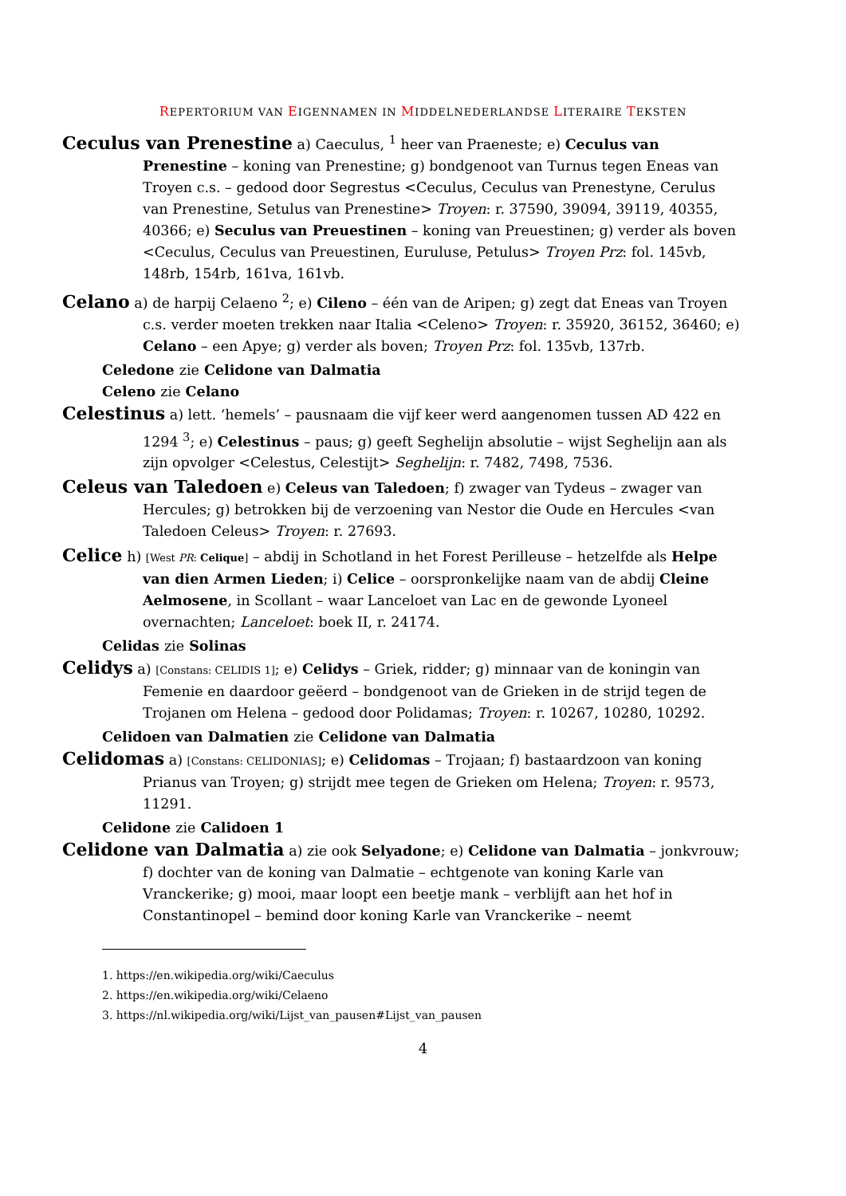REPERTORIUM VAN EIGENNAMEN IN MIDDELNEDERLANDSE LITERAIRE TEKSTEN
Ceculus van Prenestine a) Caeculus, <sup>1</sup> heer van Praeneste; e) Ceculus van Prenestine – koning van Prenestine; g) bondgenoot van Turnus tegen Eneas van Troyen c.s. – gedood door Segrestus <Ceculus, Ceculus van Prenestyne, Cerulus van Prenestine, Setulus van Prenestine> Troyen: r. 37590, 39094, 39119, 40355, 40366; e) Seculus van Preuestinen – koning van Preuestinen; g) verder als boven <Ceculus, Ceculus van Preuestinen, Euruluse, Petulus> Troyen Prz: fol. 145vb, 148rb, 154rb, 161va, 161vb.
Celano a) de harpij Celaeno <sup>2</sup>; e) Cileno – één van de Aripen; g) zegt dat Eneas van Troyen c.s. verder moeten trekken naar Italia <Celeno> Troyen: r. 35920, 36152, 36460; e) Celano – een Apye; g) verder als boven; Troyen Prz: fol. 135vb, 137rb.
Celedone zie Celidone van Dalmatia
Celeno zie Celano
Celestinus a) lett. ‘hemels’ – pausnaam die vijf keer werd aangenomen tussen AD 422 en 1294 <sup>3</sup>; e) Celestinus – paus; g) geeft Seghelijn absolutie – wijst Seghelijn aan als zijn opvolger <Celestus, Celestijt> Seghelijn: r. 7482, 7498, 7536.
Celeus van Taledoen e) Celeus van Taledoen; f) zwager van Tydeus – zwager van Hercules; g) betrokken bij de verzoening van Nestor die Oude en Hercules <van Taledoen Celeus> Troyen: r. 27693.
Celice h) [West PR: Celique] – abdij in Schotland in het Forest Perilleuse – hetzelfde als Helpe van dien Armen Lieden; i) Celice – oorspronkelijke naam van de abdij Cleine Aelmosene, in Scollant – waar Lanceloet van Lac en de gewonde Lyoneel overnachten; Lanceloet: boek II, r. 24174.
Celidas zie Solinas
Celidys a) [Constans: CELIDIS 1]; e) Celidys – Griek, ridder; g) minnaar van de koningin van Femenie en daardoor geëerd – bondgenoot van de Grieken in de strijd tegen de Trojanen om Helena – gedood door Polidamas; Troyen: r. 10267, 10280, 10292.
Celidoen van Dalmatien zie Celidone van Dalmatia
Celidomas a) [Constans: CELIDONIAS]; e) Celidomas – Trojaan; f) bastaardzoon van koning Prianus van Troyen; g) strijdt mee tegen de Grieken om Helena; Troyen: r. 9573, 11291.
Celidone zie Calidoen 1
Celidone van Dalmatia a) zie ook Selyadone; e) Celidone van Dalmatia – jonkvrouw; f) dochter van de koning van Dalmatie – echtgenote van koning Karle van Vranckerike; g) mooi, maar loopt een beetje mank – verblijft aan het hof in Constantinopel – bemind door koning Karle van Vranckerike – neemt
1. https://en.wikipedia.org/wiki/Caeculus
2. https://en.wikipedia.org/wiki/Celaeno
3. https://nl.wikipedia.org/wiki/Lijst_van_pausen#Lijst_van_pausen
4